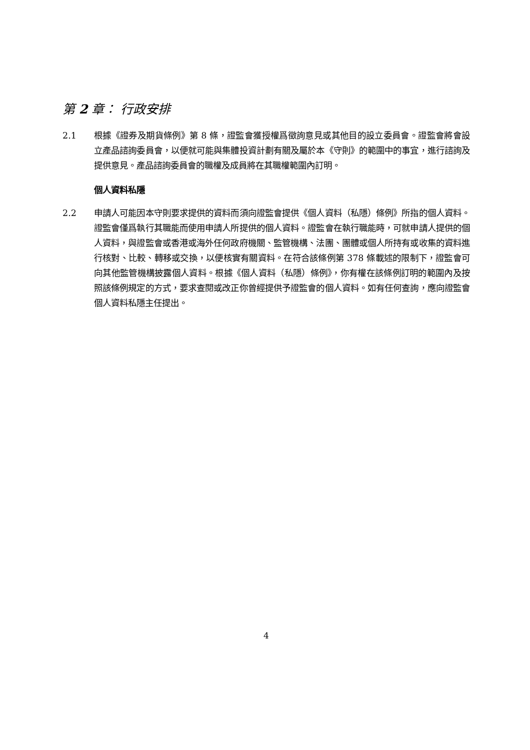第 2 章： 行政安排
2.1 根據《證券及期貨條例》第 8 條，證監會獲授權爲徵詢意見或其他目的設立委員會。證監會將會設立產品諮詢委員會，以便就可能與集體投資計劃有關及屬於本《守則》的範圍中的事宜，進行諮詢及提供意見。產品諮詢委員會的職權及成員將在其職權範圍內訂明。
個人資料私隱
2.2 申請人可能因本守則要求提供的資料而須向證監會提供《個人資料（私隱）條例》所指的個人資料。證監會僅爲執行其職能而使用申請人所提供的個人資料。證監會在執行職能時，可就申請人提供的個人資料，與證監會或香港或海外任何政府機關、監管機構、法團、團體或個人所持有或收集的資料進行核對、比較、轉移或交換，以便核實有關資料。在符合該條例第 378 條載述的限制下，證監會可向其他監管機構披露個人資料。根據《個人資料（私隱）條例》，你有權在該條例訂明的範圍內及按照該條例規定的方式，要求查閱或改正你曾經提供予證監會的個人資料。如有任何查詢，應向證監會個人資料私隱主任提出。
4